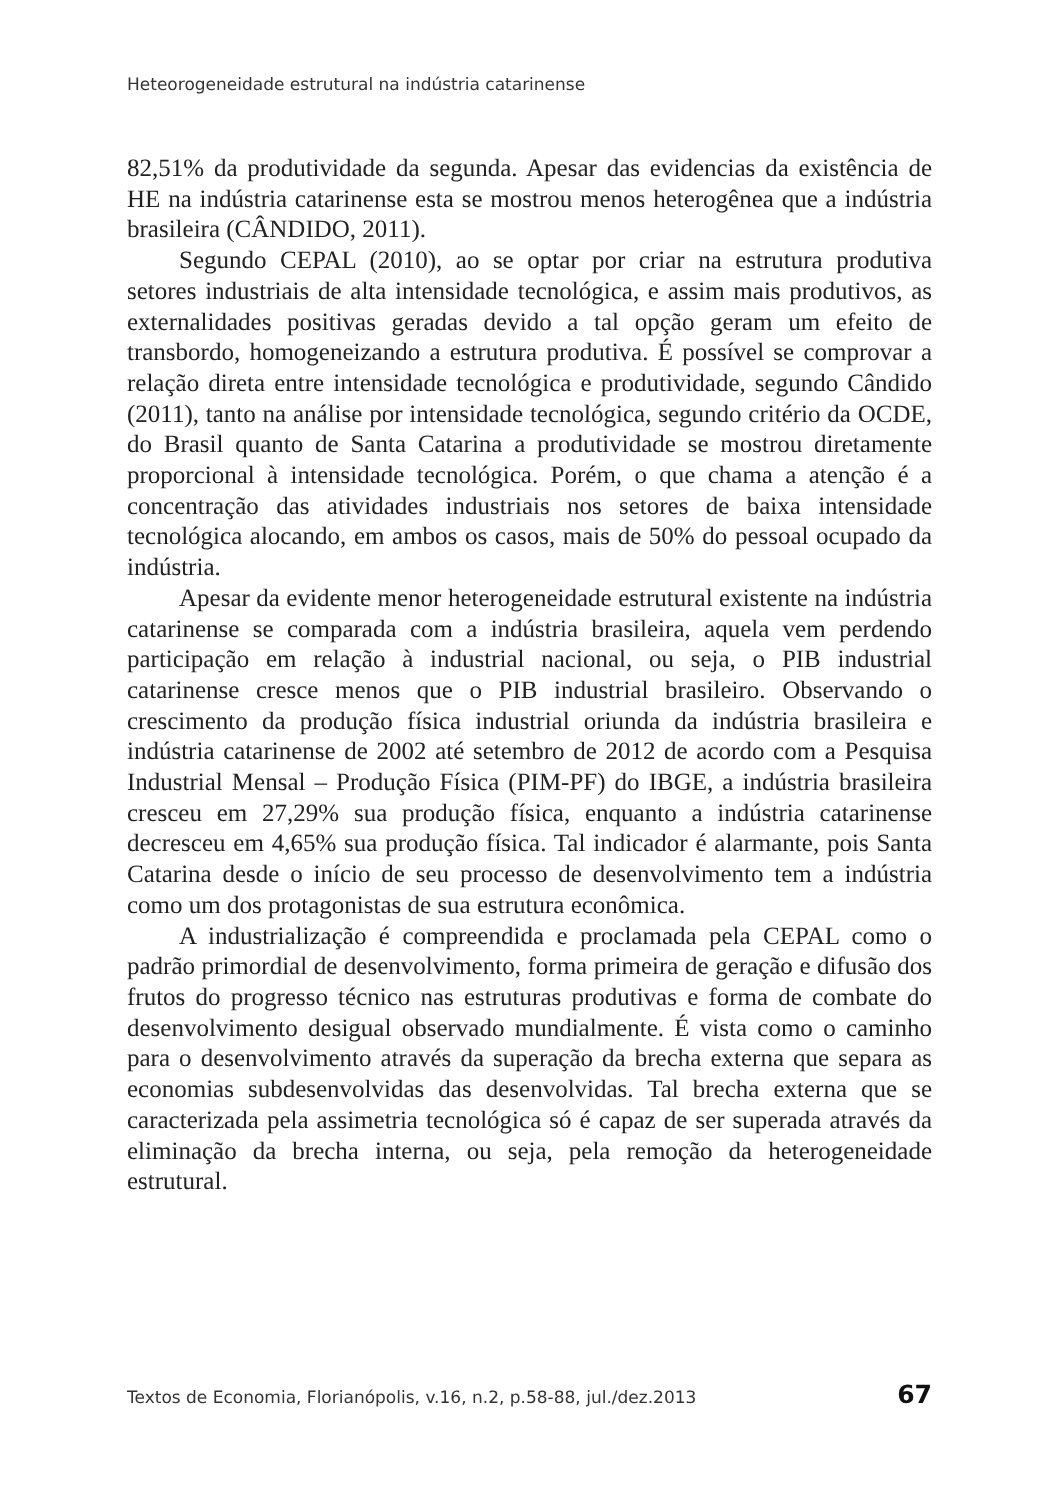Heteorogeneidade estrutural na indústria catarinense
82,51% da produtividade da segunda. Apesar das evidencias da existência de HE na indústria catarinense esta se mostrou menos heterogênea que a indústria brasileira (CÂNDIDO, 2011).
Segundo CEPAL (2010), ao se optar por criar na estrutura produtiva setores industriais de alta intensidade tecnológica, e assim mais produtivos, as externalidades positivas geradas devido a tal opção geram um efeito de transbordo, homogeneizando a estrutura produtiva. É possível se comprovar a relação direta entre intensidade tecnológica e produtividade, segundo Cândido (2011), tanto na análise por intensidade tecnológica, segundo critério da OCDE, do Brasil quanto de Santa Catarina a produtividade se mostrou diretamente proporcional à intensidade tecnológica. Porém, o que chama a atenção é a concentração das atividades industriais nos setores de baixa intensidade tecnológica alocando, em ambos os casos, mais de 50% do pessoal ocupado da indústria.
Apesar da evidente menor heterogeneidade estrutural existente na indústria catarinense se comparada com a indústria brasileira, aquela vem perdendo participação em relação à industrial nacional, ou seja, o PIB industrial catarinense cresce menos que o PIB industrial brasileiro. Observando o crescimento da produção física industrial oriunda da indústria brasileira e indústria catarinense de 2002 até setembro de 2012 de acordo com a Pesquisa Industrial Mensal – Produção Física (PIM-PF) do IBGE, a indústria brasileira cresceu em 27,29% sua produção física, enquanto a indústria catarinense decresceu em 4,65% sua produção física. Tal indicador é alarmante, pois Santa Catarina desde o início de seu processo de desenvolvimento tem a indústria como um dos protagonistas de sua estrutura econômica.
A industrialização é compreendida e proclamada pela CEPAL como o padrão primordial de desenvolvimento, forma primeira de geração e difusão dos frutos do progresso técnico nas estruturas produtivas e forma de combate do desenvolvimento desigual observado mundialmente. É vista como o caminho para o desenvolvimento através da superação da brecha externa que separa as economias subdesenvolvidas das desenvolvidas. Tal brecha externa que se caracterizada pela assimetria tecnológica só é capaz de ser superada através da eliminação da brecha interna, ou seja, pela remoção da heterogeneidade estrutural.
Textos de Economia, Florianópolis, v.16, n.2, p.58-88, jul./dez.2013 67